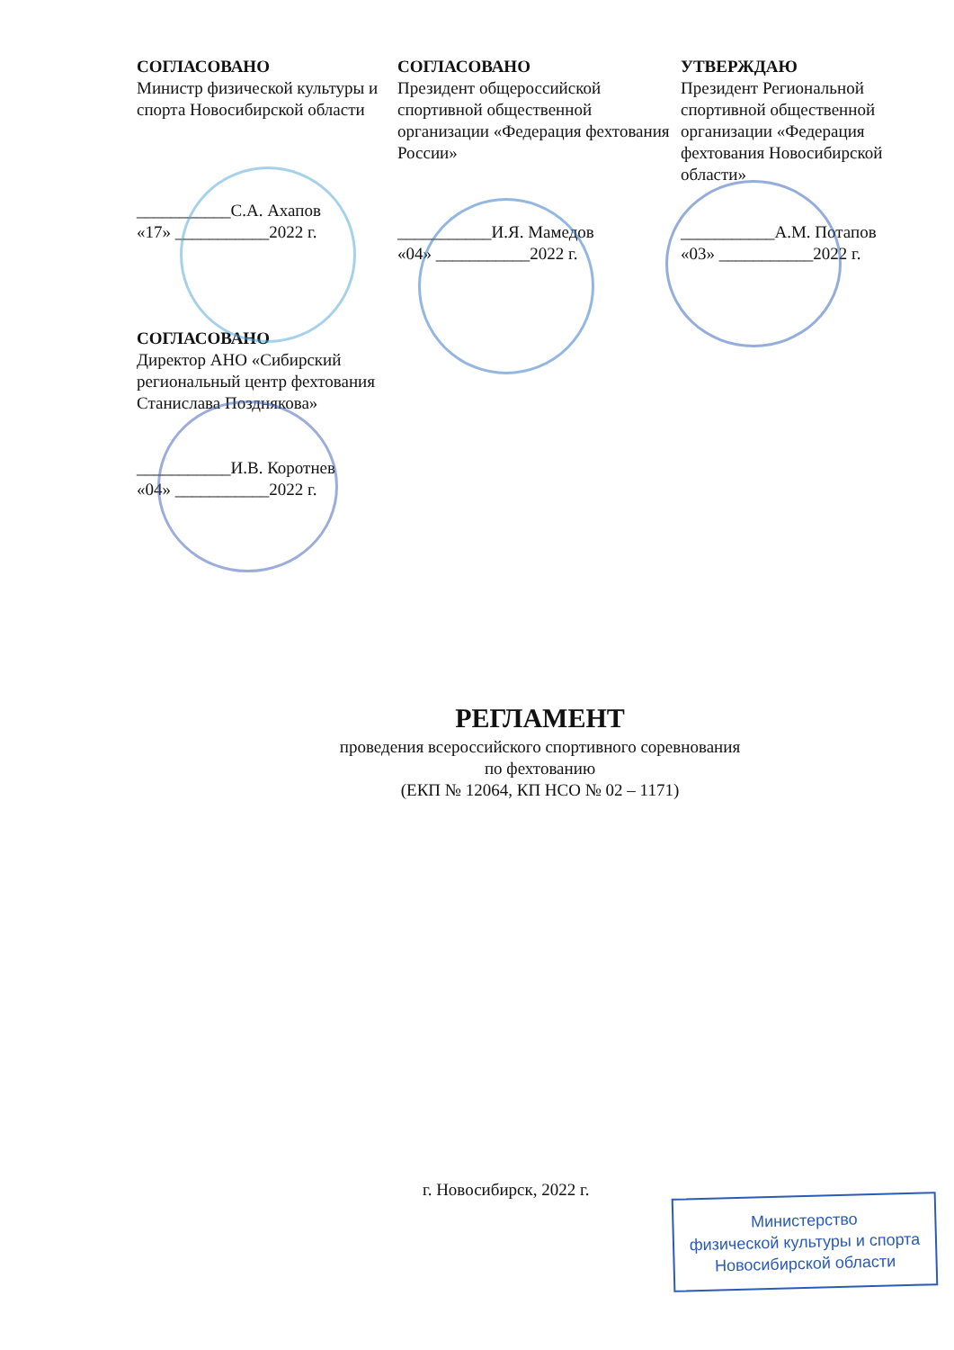СОГЛАСОВАНО
Министр физической культуры и спорта Новосибирской области
___________С.А. Ахапов
«17» ___________2022 г.
СОГЛАСОВАНО
Президент общероссийской спортивной общественной организации «Федерация фехтования России»
___________И.Я. Мамедов
«04» ___________2022 г.
УТВЕРЖДАЮ
Президент Региональной спортивной общественной организации «Федерация фехтования Новосибирской области»
___________А.М. Потапов
«03» ___________2022 г.
СОГЛАСОВАНО
Директор АНО «Сибирский региональный центр фехтования Станислава Позднякова»
___________И.В. Коротнев
«04» ___________2022 г.
РЕГЛАМЕНТ
проведения всероссийского спортивного соревнования
по фехтованию
(ЕКП № 12064, КП НСО № 02 – 1171)
г. Новосибирск, 2022 г.
Министерство
физической культуры и спорта
Новосибирской области